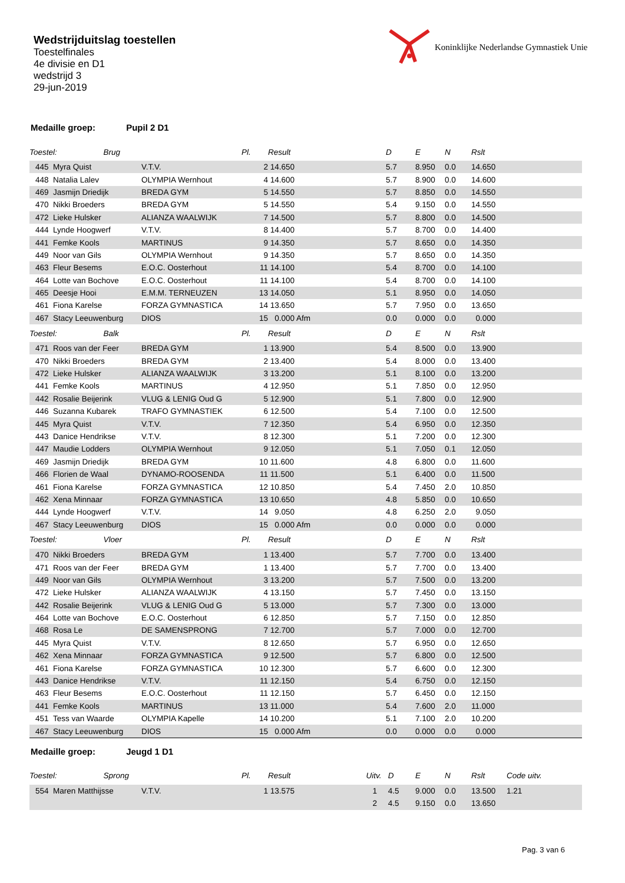Wedstrijduitslag toestellen
Toestelfinales
4e divisie en D1
wedstrijd 3
29-jun-2019
Koninklijke Nederlandse Gymnastiek Unie
Medaille groep: Pupil 2 D1
| Toestel: Brug | | | | Pl. | Result | | D | E | N | Rslt | |
| --- | --- | --- | --- | --- | --- | --- | --- | --- | --- | --- | --- |
| | 445 | Myra Quist | V.T.V. | 2 | 14.650 | | 5.7 | 8.950 | 0.0 | 14.650 | |
| | 448 | Natalia Lalev | OLYMPIA Wernhout | 4 | 14.600 | | 5.7 | 8.900 | 0.0 | 14.600 | |
| | 469 | Jasmijn Driedijk | BREDA GYM | 5 | 14.550 | | 5.7 | 8.850 | 0.0 | 14.550 | |
| | 470 | Nikki Broeders | BREDA GYM | 5 | 14.550 | | 5.4 | 9.150 | 0.0 | 14.550 | |
| | 472 | Lieke Hulsker | ALIANZA WAALWIJK | 7 | 14.500 | | 5.7 | 8.800 | 0.0 | 14.500 | |
| | 444 | Lynde Hoogwerf | V.T.V. | 8 | 14.400 | | 5.7 | 8.700 | 0.0 | 14.400 | |
| | 441 | Femke Kools | MARTINUS | 9 | 14.350 | | 5.7 | 8.650 | 0.0 | 14.350 | |
| | 449 | Noor van Gils | OLYMPIA Wernhout | 9 | 14.350 | | 5.7 | 8.650 | 0.0 | 14.350 | |
| | 463 | Fleur Besems | E.O.C. Oosterhout | 11 | 14.100 | | 5.4 | 8.700 | 0.0 | 14.100 | |
| | 464 | Lotte van Bochove | E.O.C. Oosterhout | 11 | 14.100 | | 5.4 | 8.700 | 0.0 | 14.100 | |
| | 465 | Deesje Hooi | E.M.M. TERNEUZEN | 13 | 14.050 | | 5.1 | 8.950 | 0.0 | 14.050 | |
| | 461 | Fiona Karelse | FORZA GYMNASTICA | 14 | 13.650 | | 5.7 | 7.950 | 0.0 | 13.650 | |
| | 467 | Stacy Leeuwenburg | DIOS | 15 | 0.000 Afm | | 0.0 | 0.000 | 0.0 | 0.000 | |
| Toestel: Balk | | | | Pl. | Result | | D | E | N | Rslt | |
| | 471 | Roos van der Feer | BREDA GYM | 1 | 13.900 | | 5.4 | 8.500 | 0.0 | 13.900 | |
| | 470 | Nikki Broeders | BREDA GYM | 2 | 13.400 | | 5.4 | 8.000 | 0.0 | 13.400 | |
| | 472 | Lieke Hulsker | ALIANZA WAALWIJK | 3 | 13.200 | | 5.1 | 8.100 | 0.0 | 13.200 | |
| | 441 | Femke Kools | MARTINUS | 4 | 12.950 | | 5.1 | 7.850 | 0.0 | 12.950 | |
| | 442 | Rosalie Beijerink | VLUG & LENIG Oud G | 5 | 12.900 | | 5.1 | 7.800 | 0.0 | 12.900 | |
| | 446 | Suzanna Kubarek | TRAFO GYMNASTIEK | 6 | 12.500 | | 5.4 | 7.100 | 0.0 | 12.500 | |
| | 445 | Myra Quist | V.T.V. | 7 | 12.350 | | 5.4 | 6.950 | 0.0 | 12.350 | |
| | 443 | Danice Hendrikse | V.T.V. | 8 | 12.300 | | 5.1 | 7.200 | 0.0 | 12.300 | |
| | 447 | Maudie Lodders | OLYMPIA Wernhout | 9 | 12.050 | | 5.1 | 7.050 | 0.1 | 12.050 | |
| | 469 | Jasmijn Driedijk | BREDA GYM | 10 | 11.600 | | 4.8 | 6.800 | 0.0 | 11.600 | |
| | 466 | Florien de Waal | DYNAMO-ROOSENDA | 11 | 11.500 | | 5.1 | 6.400 | 0.0 | 11.500 | |
| | 461 | Fiona Karelse | FORZA GYMNASTICA | 12 | 10.850 | | 5.4 | 7.450 | 2.0 | 10.850 | |
| | 462 | Xena Minnaar | FORZA GYMNASTICA | 13 | 10.650 | | 4.8 | 5.850 | 0.0 | 10.650 | |
| | 444 | Lynde Hoogwerf | V.T.V. | 14 | 9.050 | | 4.8 | 6.250 | 2.0 | 9.050 | |
| | 467 | Stacy Leeuwenburg | DIOS | 15 | 0.000 Afm | | 0.0 | 0.000 | 0.0 | 0.000 | |
| Toestel: Vloer | | | | Pl. | Result | | D | E | N | Rslt | |
| | 470 | Nikki Broeders | BREDA GYM | 1 | 13.400 | | 5.7 | 7.700 | 0.0 | 13.400 | |
| | 471 | Roos van der Feer | BREDA GYM | 1 | 13.400 | | 5.7 | 7.700 | 0.0 | 13.400 | |
| | 449 | Noor van Gils | OLYMPIA Wernhout | 3 | 13.200 | | 5.7 | 7.500 | 0.0 | 13.200 | |
| | 472 | Lieke Hulsker | ALIANZA WAALWIJK | 4 | 13.150 | | 5.7 | 7.450 | 0.0 | 13.150 | |
| | 442 | Rosalie Beijerink | VLUG & LENIG Oud G | 5 | 13.000 | | 5.7 | 7.300 | 0.0 | 13.000 | |
| | 464 | Lotte van Bochove | E.O.C. Oosterhout | 6 | 12.850 | | 5.7 | 7.150 | 0.0 | 12.850 | |
| | 468 | Rosa Le | DE SAMENSPRONG | 7 | 12.700 | | 5.7 | 7.000 | 0.0 | 12.700 | |
| | 445 | Myra Quist | V.T.V. | 8 | 12.650 | | 5.7 | 6.950 | 0.0 | 12.650 | |
| | 462 | Xena Minnaar | FORZA GYMNASTICA | 9 | 12.500 | | 5.7 | 6.800 | 0.0 | 12.500 | |
| | 461 | Fiona Karelse | FORZA GYMNASTICA | 10 | 12.300 | | 5.7 | 6.600 | 0.0 | 12.300 | |
| | 443 | Danice Hendrikse | V.T.V. | 11 | 12.150 | | 5.4 | 6.750 | 0.0 | 12.150 | |
| | 463 | Fleur Besems | E.O.C. Oosterhout | 11 | 12.150 | | 5.7 | 6.450 | 0.0 | 12.150 | |
| | 441 | Femke Kools | MARTINUS | 13 | 11.000 | | 5.4 | 7.600 | 2.0 | 11.000 | |
| | 451 | Tess van Waarde | OLYMPIA Kapelle | 14 | 10.200 | | 5.1 | 7.100 | 2.0 | 10.200 | |
| | 467 | Stacy Leeuwenburg | DIOS | 15 | 0.000 Afm | | 0.0 | 0.000 | 0.0 | 0.000 | |
Medaille groep: Jeugd 1 D1
| Toestel: Sprong | | | | Pl. | Result | Uitv. | D | E | N | Rslt | Code uitv. |
| --- | --- | --- | --- | --- | --- | --- | --- | --- | --- | --- | --- |
| | 554 | Maren Matthijsse | V.T.V. | 1 | 13.575 | 1 | 4.5 | 9.000 | 0.0 | 13.500 | 1.21 |
| | | | | | | 2 | 4.5 | 9.150 | 0.0 | 13.650 | |
Pag. 3 van 6